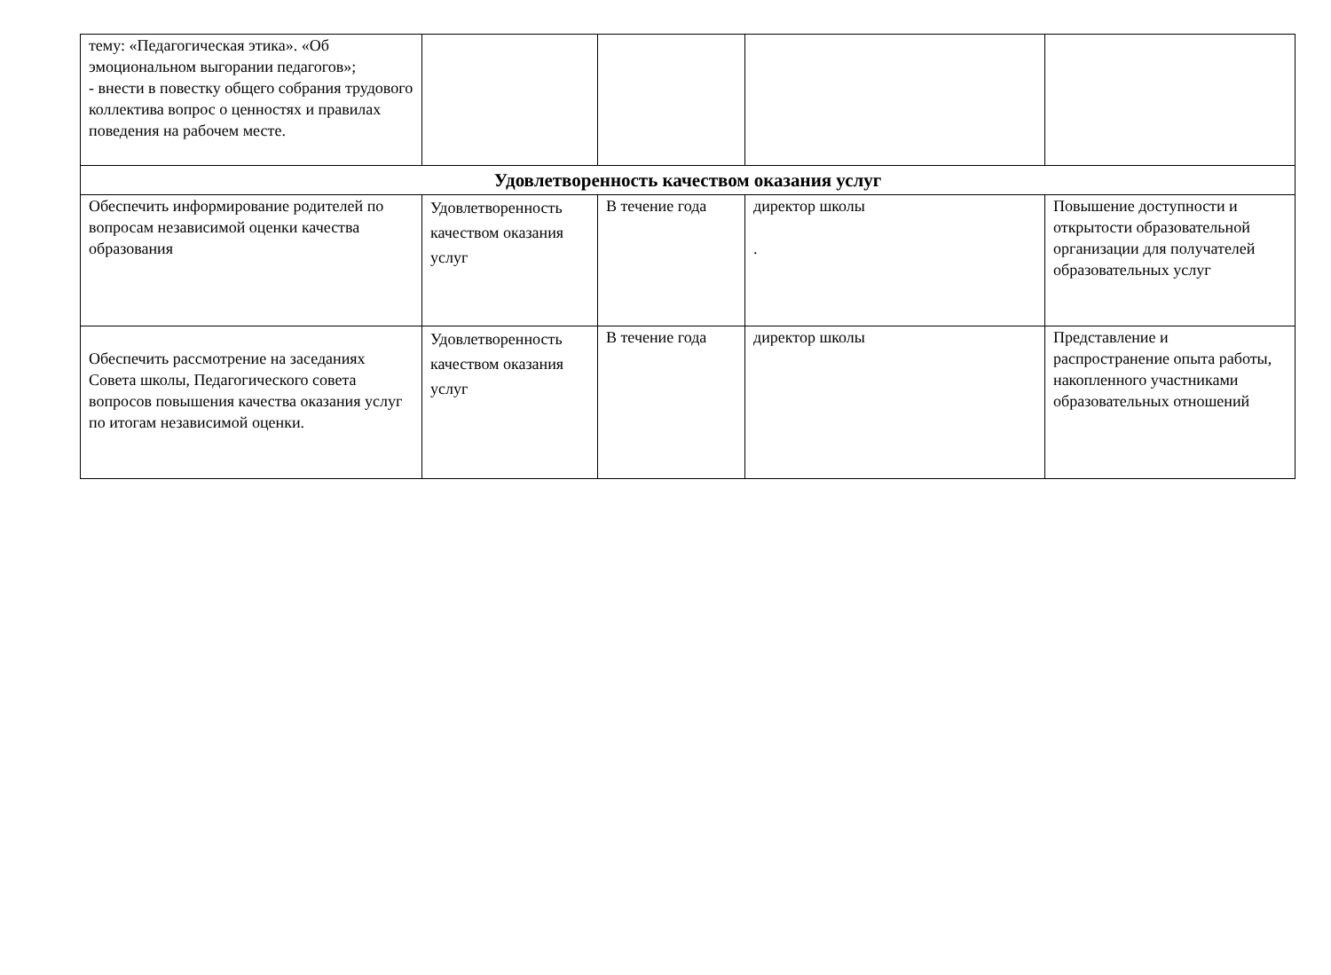| тему: «Педагогическая этика». «Об эмоциональном выгорании педагогов»; - внести в повестку общего собрания трудового коллектива вопрос о ценностях и правилах поведения на рабочем месте. | | | | |
| Удовлетворенность качеством оказания услуг | | | | |
| Обеспечить информирование родителей по вопросам независимой оценки качества образования | Удовлетворенность качеством оказания услуг | В течение года | директор школы . | Повышение доступности и открытости образовательной организации для получателей образовательных услуг |
| Обеспечить рассмотрение на заседаниях Совета школы, Педагогического совета вопросов повышения качества оказания услуг по итогам независимой оценки. | Удовлетворенность качеством оказания услуг | В течение года | директор школы | Представление и распространение опыта работы, накопленного участниками образовательных отношений |